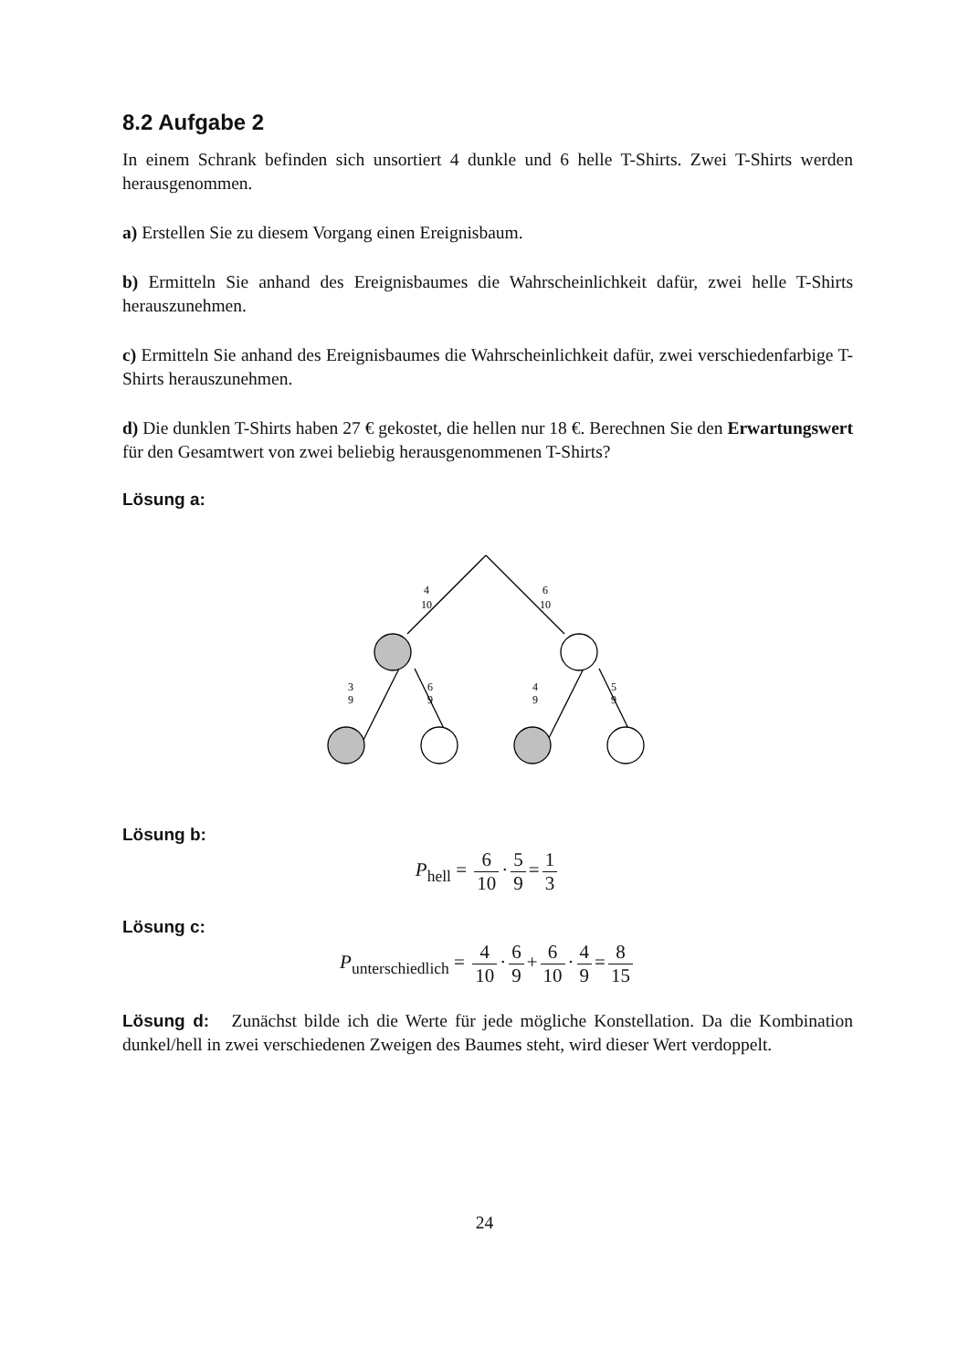8.2 Aufgabe 2
In einem Schrank befinden sich unsortiert 4 dunkle und 6 helle T-Shirts. Zwei T-Shirts werden herausgenommen.
a) Erstellen Sie zu diesem Vorgang einen Ereignisbaum.
b) Ermitteln Sie anhand des Ereignisbaumes die Wahrscheinlichkeit dafür, zwei helle T-Shirts herauszunehmen.
c) Ermitteln Sie anhand des Ereignisbaumes die Wahrscheinlichkeit dafür, zwei verschiedenfarbige T-Shirts herauszunehmen.
d) Die dunklen T-Shirts haben 27 € gekostet, die hellen nur 18 €. Berechnen Sie den Erwartungswert für den Gesamtwert von zwei beliebig herausgenommenen T-Shirts?
Lösung a:
4
10
6
10
3
9
6
9
4
9
5
9
Lösung b:
P<sub>hell</sub> = 6 10 · 5 9 = 1 3
Lösung c:
P<sub>unterschiedlich</sub> = 4 10 · 6 9 + 6 10 · 4 9 = 8 15
Lösung d: Zunächst bilde ich die Werte für jede mögliche Konstellation. Da die Kombination dunkel/hell in zwei verschiedenen Zweigen des Baumes steht, wird dieser Wert verdoppelt.
24